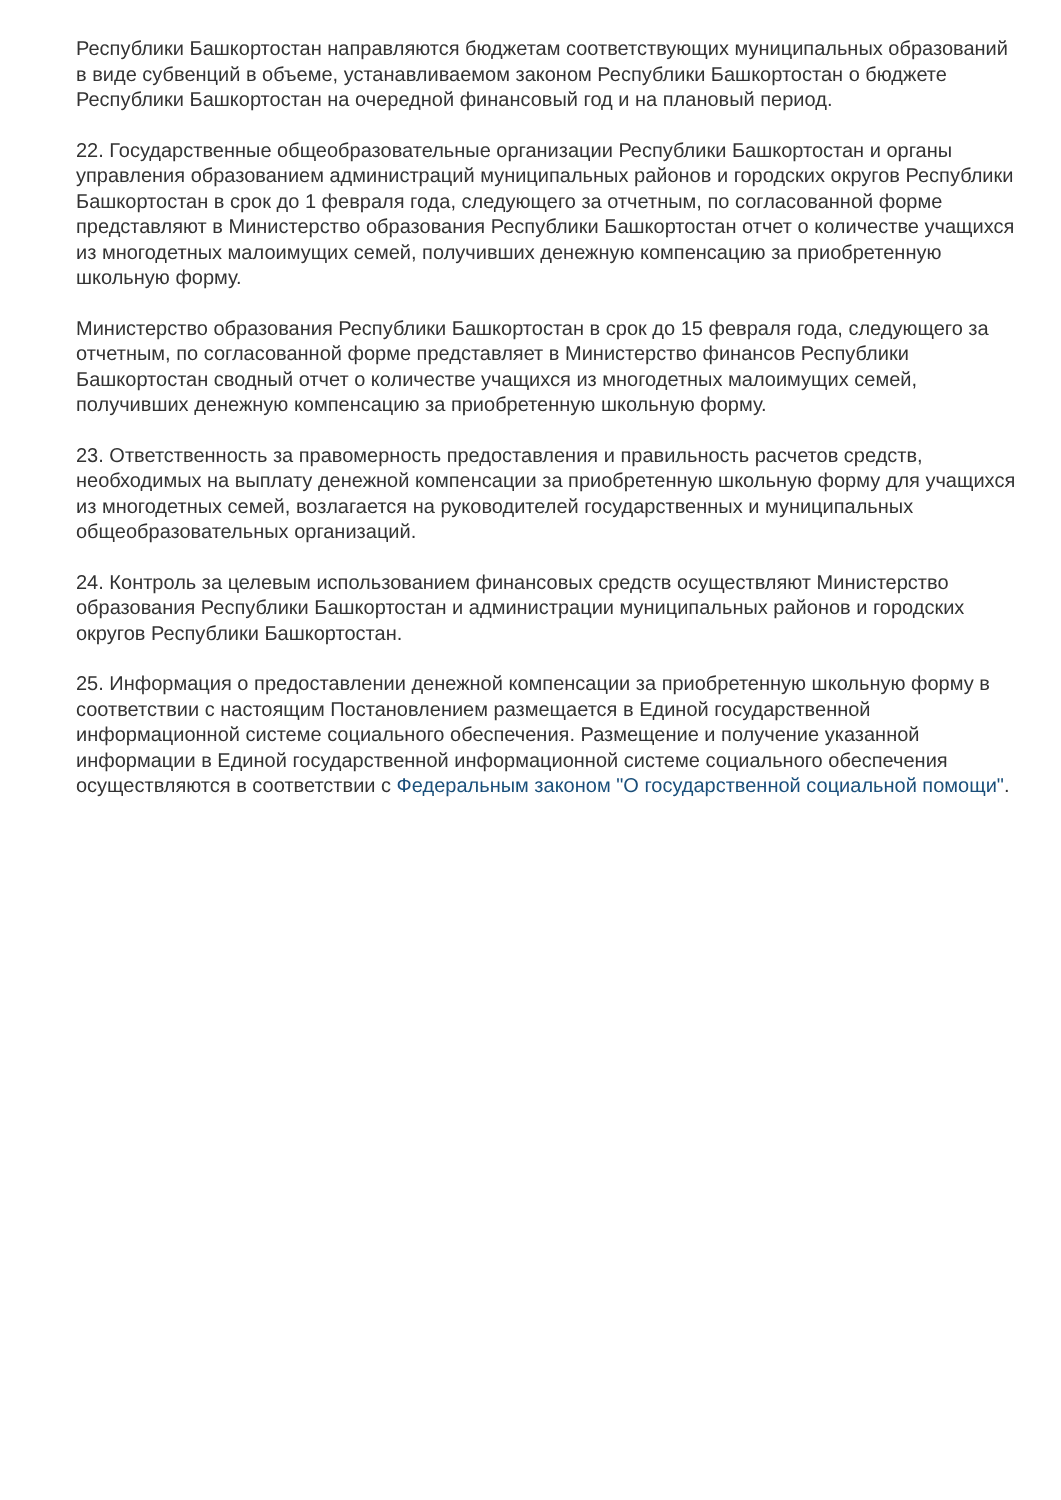Республики Башкортостан направляются бюджетам соответствующих муниципальных образований в виде субвенций в объеме, устанавливаемом законом Республики Башкортостан о бюджете Республики Башкортостан на очередной финансовый год и на плановый период.
22. Государственные общеобразовательные организации Республики Башкортостан и органы управления образованием администраций муниципальных районов и городских округов Республики Башкортостан в срок до 1 февраля года, следующего за отчетным, по согласованной форме представляют в Министерство образования Республики Башкортостан отчет о количестве учащихся из многодетных малоимущих семей, получивших денежную компенсацию за приобретенную школьную форму.
Министерство образования Республики Башкортостан в срок до 15 февраля года, следующего за отчетным, по согласованной форме представляет в Министерство финансов Республики Башкортостан сводный отчет о количестве учащихся из многодетных малоимущих семей, получивших денежную компенсацию за приобретенную школьную форму.
23. Ответственность за правомерность предоставления и правильность расчетов средств, необходимых на выплату денежной компенсации за приобретенную школьную форму для учащихся из многодетных семей, возлагается на руководителей государственных и муниципальных общеобразовательных организаций.
24. Контроль за целевым использованием финансовых средств осуществляют Министерство образования Республики Башкортостан и администрации муниципальных районов и городских округов Республики Башкортостан.
25. Информация о предоставлении денежной компенсации за приобретенную школьную форму в соответствии с настоящим Постановлением размещается в Единой государственной информационной системе социального обеспечения. Размещение и получение указанной информации в Единой государственной информационной системе социального обеспечения осуществляются в соответствии с Федеральным законом "О государственной социальной помощи".